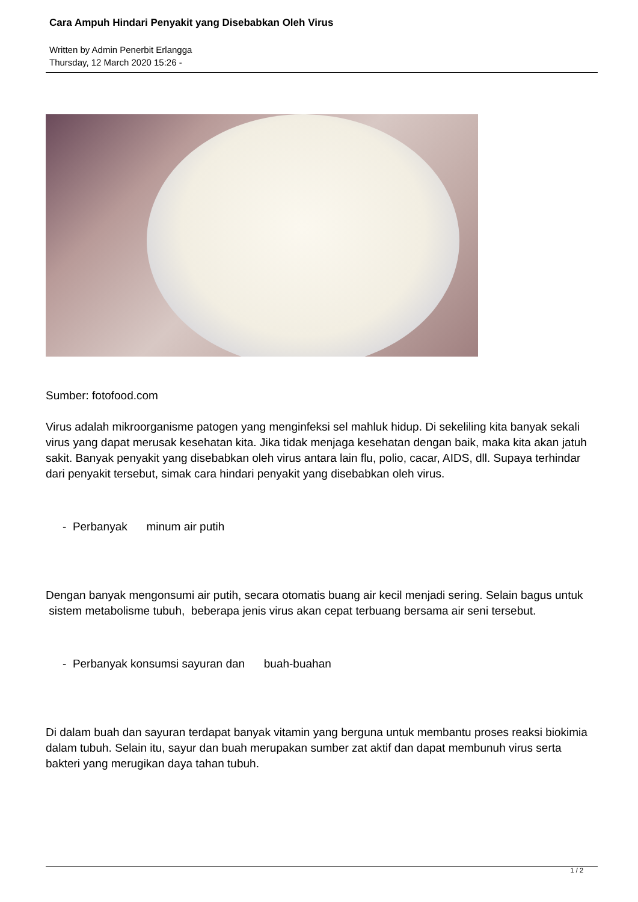Cara Ampuh Hindari Penyakit yang Disebabkan Oleh Virus
Written by Admin Penerbit Erlangga
Thursday, 12 March 2020 15:26 -
Sumber: fotofood.com
Virus adalah mikroorganisme patogen yang menginfeksi sel mahluk hidup. Di sekeliling kita banyak sekali virus yang dapat merusak kesehatan kita. Jika tidak menjaga kesehatan dengan baik, maka kita akan jatuh sakit. Banyak penyakit yang disebabkan oleh virus antara lain flu, polio, cacar, AIDS, dll. Supaya terhindar dari penyakit tersebut, simak cara hindari penyakit yang disebabkan oleh virus.
- Perbanyak minum air putih
Dengan banyak mengonsumi air putih, secara otomatis buang air kecil menjadi sering. Selain bagus untuk sistem metabolisme tubuh, beberapa jenis virus akan cepat terbuang bersama air seni tersebut.
- Perbanyak konsumsi sayuran dan buah-buahan
Di dalam buah dan sayuran terdapat banyak vitamin yang berguna untuk membantu proses reaksi biokimia dalam tubuh. Selain itu, sayur dan buah merupakan sumber zat aktif dan dapat membunuh virus serta bakteri yang merugikan daya tahan tubuh.
1 / 2